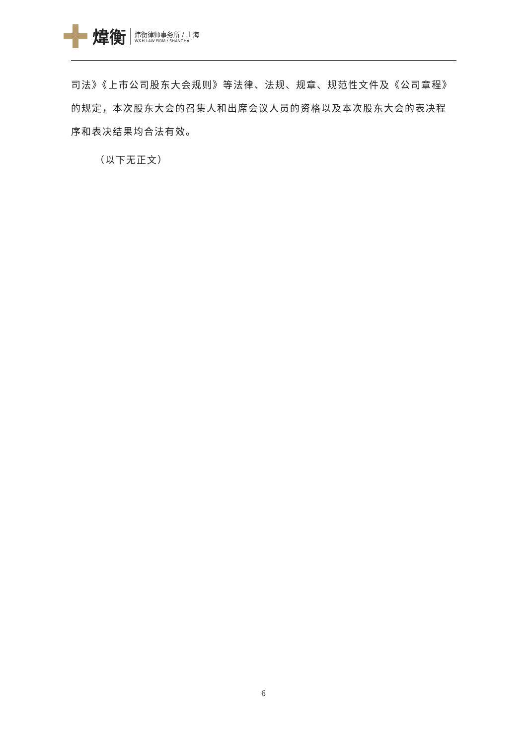煒衡
炜衡律师事务所 / 上海
W&H LAW FIRM / SHANGHAI
司法》《上市公司股东大会规则》等法律、法规、规章、规范性文件及《公司章程》的规定，本次股东大会的召集人和出席会议人员的资格以及本次股东大会的表决程序和表决结果均合法有效。
（以下无正文）
6